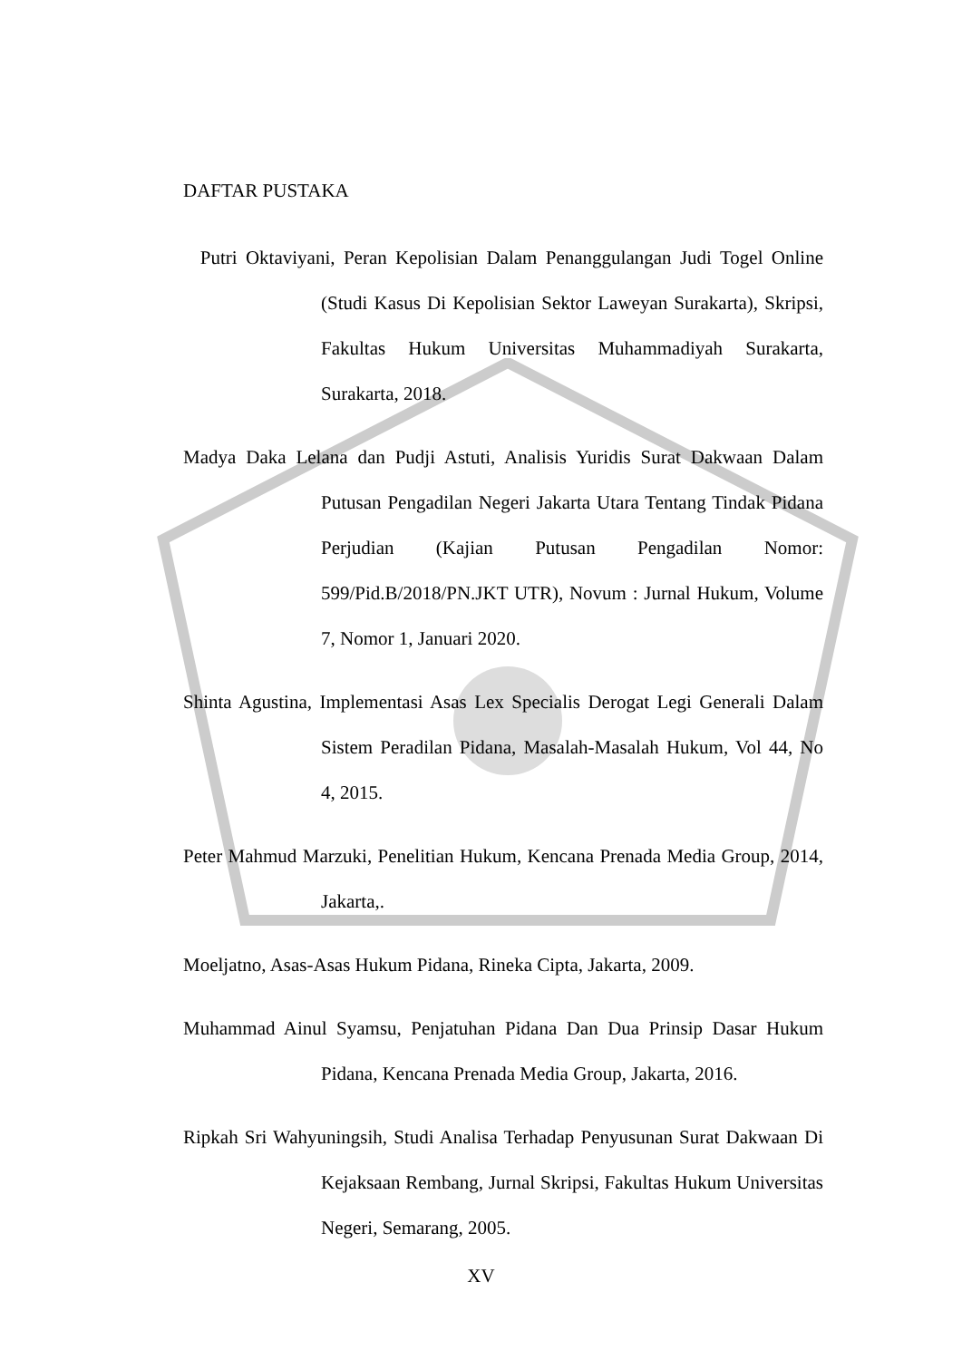DAFTAR PUSTAKA
Putri Oktaviyani, Peran Kepolisian Dalam Penanggulangan Judi Togel Online (Studi Kasus Di Kepolisian Sektor Laweyan Surakarta), Skripsi, Fakultas Hukum Universitas Muhammadiyah Surakarta, Surakarta, 2018.
Madya Daka Lelana dan Pudji Astuti, Analisis Yuridis Surat Dakwaan Dalam Putusan Pengadilan Negeri Jakarta Utara Tentang Tindak Pidana Perjudian (Kajian Putusan Pengadilan Nomor: 599/Pid.B/2018/PN.JKT UTR), Novum : Jurnal Hukum, Volume 7, Nomor 1, Januari 2020.
Shinta Agustina, Implementasi Asas Lex Specialis Derogat Legi Generali Dalam Sistem Peradilan Pidana, Masalah-Masalah Hukum, Vol 44, No 4, 2015.
Peter Mahmud Marzuki, Penelitian Hukum, Kencana Prenada Media Group, 2014, Jakarta,.
Moeljatno, Asas-Asas Hukum Pidana, Rineka Cipta, Jakarta, 2009.
Muhammad Ainul Syamsu, Penjatuhan Pidana Dan Dua Prinsip Dasar Hukum Pidana, Kencana Prenada Media Group, Jakarta, 2016.
Ripkah Sri Wahyuningsih, Studi Analisa Terhadap Penyusunan Surat Dakwaan Di Kejaksaan Rembang, Jurnal Skripsi, Fakultas Hukum Universitas Negeri, Semarang, 2005.
XV